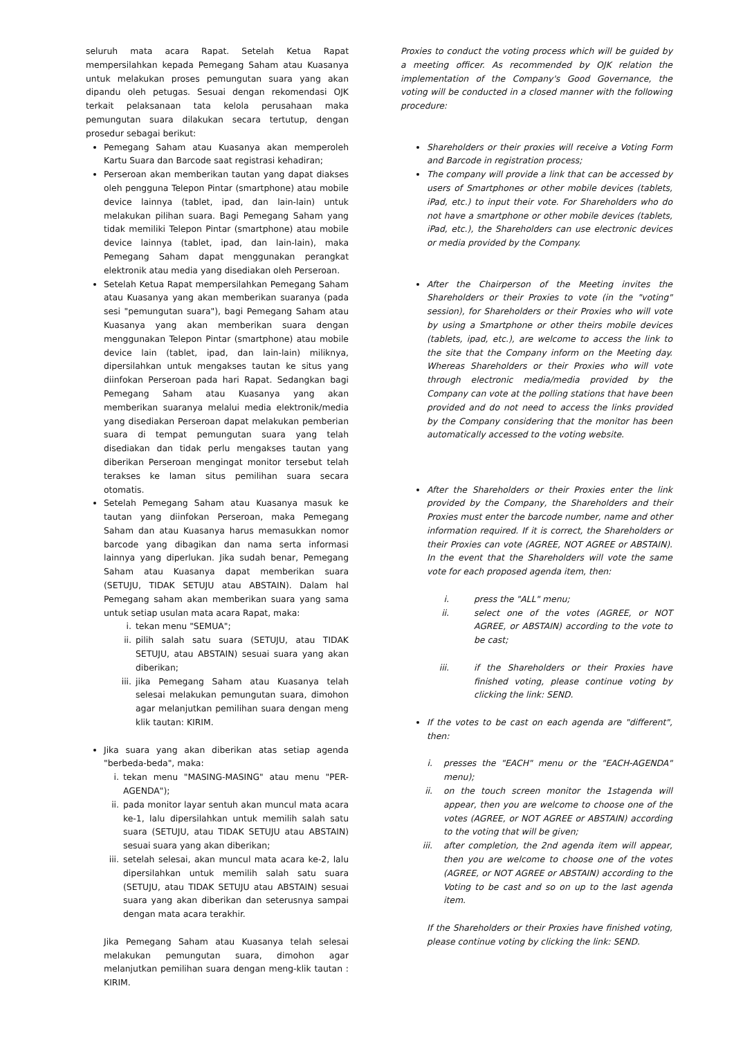seluruh mata acara Rapat. Setelah Ketua Rapat mempersilahkan kepada Pemegang Saham atau Kuasanya untuk melakukan proses pemungutan suara yang akan dipandu oleh petugas. Sesuai dengan rekomendasi OJK terkait pelaksanaan tata kelola perusahaan maka pemungutan suara dilakukan secara tertutup, dengan prosedur sebagai berikut:
Pemegang Saham atau Kuasanya akan memperoleh Kartu Suara dan Barcode saat registrasi kehadiran;
Perseroan akan memberikan tautan yang dapat diakses oleh pengguna Telepon Pintar (smartphone) atau mobile device lainnya (tablet, ipad, dan lain-lain) untuk melakukan pilihan suara. Bagi Pemegang Saham yang tidak memiliki Telepon Pintar (smartphone) atau mobile device lainnya (tablet, ipad, dan lain-lain), maka Pemegang Saham dapat menggunakan perangkat elektronik atau media yang disediakan oleh Perseroan.
Setelah Ketua Rapat mempersilahkan Pemegang Saham atau Kuasanya yang akan memberikan suaranya (pada sesi "pemungutan suara"), bagi Pemegang Saham atau Kuasanya yang akan memberikan suara dengan menggunakan Telepon Pintar (smartphone) atau mobile device lain (tablet, ipad, dan lain-lain) miliknya, dipersilahkan untuk mengakses tautan ke situs yang diinfokan Perseroan pada hari Rapat. Sedangkan bagi Pemegang Saham atau Kuasanya yang akan memberikan suaranya melalui media elektronik/media yang disediakan Perseroan dapat melakukan pemberian suara di tempat pemungutan suara yang telah disediakan dan tidak perlu mengakses tautan yang diberikan Perseroan mengingat monitor tersebut telah terakses ke laman situs pemilihan suara secara otomatis.
Setelah Pemegang Saham atau Kuasanya masuk ke tautan yang diinfokan Perseroan, maka Pemegang Saham dan atau Kuasanya harus memasukkan nomor barcode yang dibagikan dan nama serta informasi lainnya yang diperlukan. Jika sudah benar, Pemegang Saham atau Kuasanya dapat memberikan suara (SETUJU, TIDAK SETUJU atau ABSTAIN). Dalam hal Pemegang saham akan memberikan suara yang sama untuk setiap usulan mata acara Rapat, maka:
i. tekan menu "SEMUA";
ii. pilih salah satu suara (SETUJU, atau TIDAK SETUJU, atau ABSTAIN) sesuai suara yang akan diberikan;
iii. jika Pemegang Saham atau Kuasanya telah selesai melakukan pemungutan suara, dimohon agar melanjutkan pemilihan suara dengan meng klik tautan: KIRIM.
Jika suara yang akan diberikan atas setiap agenda "berbeda-beda", maka:
i. tekan menu "MASING-MASING" atau menu "PER-AGENDA");
ii. pada monitor layar sentuh akan muncul mata acara ke-1, lalu dipersilahkan untuk memilih salah satu suara (SETUJU, atau TIDAK SETUJU atau ABSTAIN) sesuai suara yang akan diberikan;
iii. setelah selesai, akan muncul mata acara ke-2, lalu dipersilahkan untuk memilih salah satu suara (SETUJU, atau TIDAK SETUJU atau ABSTAIN) sesuai suara yang akan diberikan dan seterusnya sampai dengan mata acara terakhir.
Jika Pemegang Saham atau Kuasanya telah selesai melakukan pemungutan suara, dimohon agar melanjutkan pemilihan suara dengan meng-klik tautan : KIRIM.
Proxies to conduct the voting process which will be guided by a meeting officer. As recommended by OJK relation the implementation of the Company's Good Governance, the voting will be conducted in a closed manner with the following procedure:
Shareholders or their proxies will receive a Voting Form and Barcode in registration process;
The company will provide a link that can be accessed by users of Smartphones or other mobile devices (tablets, iPad, etc.) to input their vote. For Shareholders who do not have a smartphone or other mobile devices (tablets, iPad, etc.), the Shareholders can use electronic devices or media provided by the Company.
After the Chairperson of the Meeting invites the Shareholders or their Proxies to vote (in the "voting" session), for Shareholders or their Proxies who will vote by using a Smartphone or other theirs mobile devices (tablets, ipad, etc.), are welcome to access the link to the site that the Company inform on the Meeting day. Whereas Shareholders or their Proxies who will vote through electronic media/media provided by the Company can vote at the polling stations that have been provided and do not need to access the links provided by the Company considering that the monitor has been automatically accessed to the voting website.
After the Shareholders or their Proxies enter the link provided by the Company, the Shareholders and their Proxies must enter the barcode number, name and other information required. If it is correct, the Shareholders or their Proxies can vote (AGREE, NOT AGREE or ABSTAIN). In the event that the Shareholders will vote the same vote for each proposed agenda item, then:
i. press the "ALL" menu;
ii. select one of the votes (AGREE, or NOT AGREE, or ABSTAIN) according to the vote to be cast;
iii. if the Shareholders or their Proxies have finished voting, please continue voting by clicking the link: SEND.
If the votes to be cast on each agenda are "different", then:
i. presses the "EACH" menu or the "EACH-AGENDA" menu);
ii. on the touch screen monitor the 1stagenda will appear, then you are welcome to choose one of the votes (AGREE, or NOT AGREE or ABSTAIN) according to the voting that will be given;
iii. after completion, the 2nd agenda item will appear, then you are welcome to choose one of the votes (AGREE, or NOT AGREE or ABSTAIN) according to the Voting to be cast and so on up to the last agenda item.
If the Shareholders or their Proxies have finished voting, please continue voting by clicking the link: SEND.